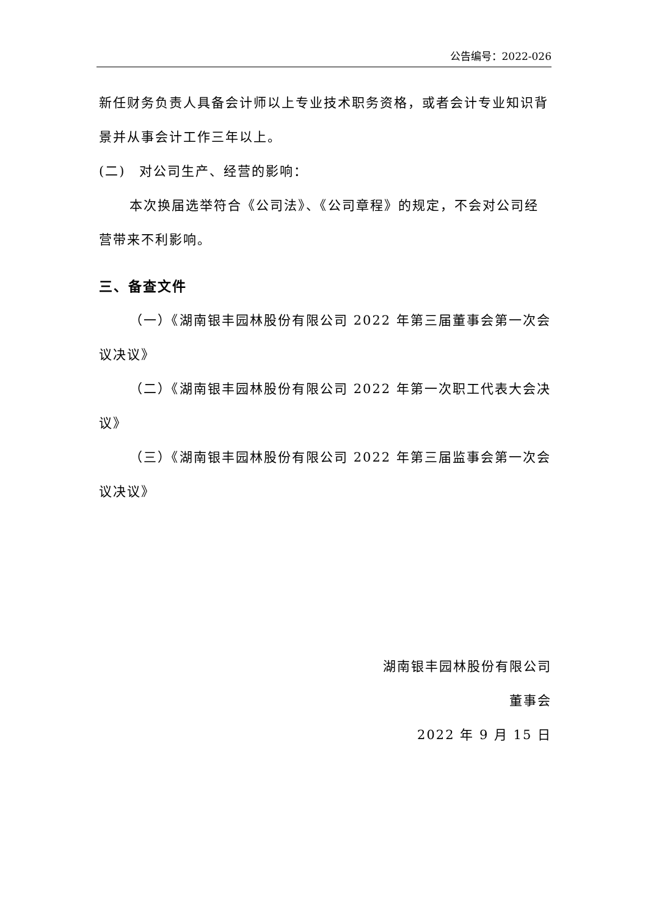公告编号：2022-026
新任财务负责人具备会计师以上专业技术职务资格，或者会计专业知识背景并从事会计工作三年以上。
(二)　对公司生产、经营的影响：
本次换届选举符合《公司法》、《公司章程》的规定，不会对公司经营带来不利影响。
三、备查文件
（一）《湖南银丰园林股份有限公司 2022 年第三届董事会第一次会议决议》
（二）《湖南银丰园林股份有限公司 2022 年第一次职工代表大会决议》
（三）《湖南银丰园林股份有限公司 2022 年第三届监事会第一次会议决议》
湖南银丰园林股份有限公司
董事会
2022 年 9 月 15 日